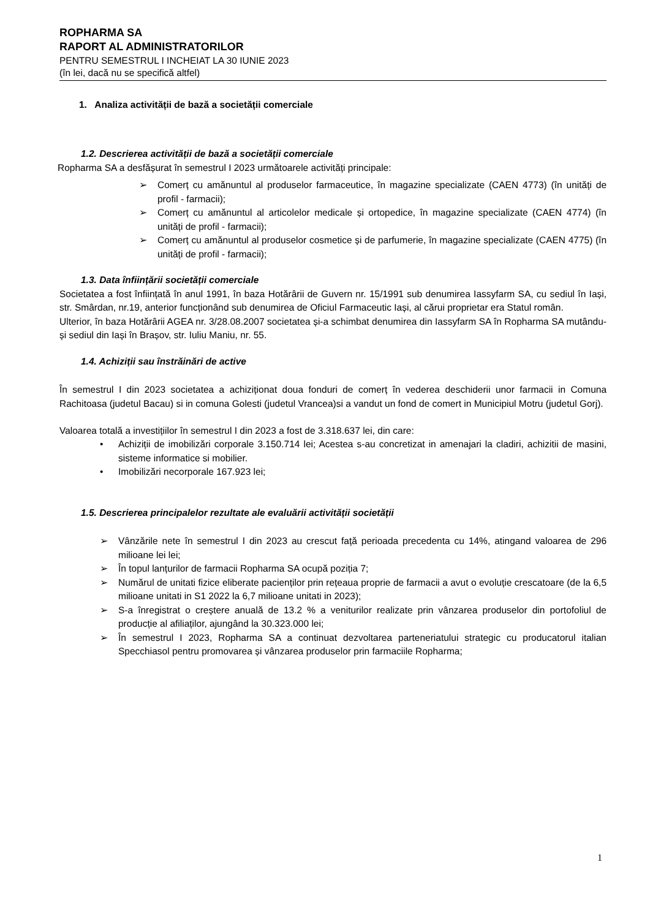ROPHARMA SA
RAPORT AL ADMINISTRATORILOR
PENTRU SEMESTRUL I INCHEIAT LA 30 IUNIE 2023
(în lei, dacă nu se specifică altfel)
1. Analiza activității de bază a societății comerciale
1.2. Descrierea activității de bază a societății comerciale
Ropharma SA a desfășurat în semestrul I 2023 următoarele activități principale:
Comerț cu amănuntul al produselor farmaceutice, în magazine specializate (CAEN 4773) (în unități de profil - farmacii);
Comerț cu amănuntul al articolelor medicale și ortopedice, în magazine specializate (CAEN 4774) (în unități de profil - farmacii);
Comerț cu amănuntul al produselor cosmetice și de parfumerie, în magazine specializate (CAEN 4775) (în unități de profil - farmacii);
1.3. Data înființării societății comerciale
Societatea a fost înființată în anul 1991, în baza Hotărârii de Guvern nr. 15/1991 sub denumirea Iassyfarm SA, cu sediul în Iași, str. Smârdan, nr.19, anterior funcționând sub denumirea de Oficiul Farmaceutic Iași, al cărui proprietar era Statul român.
Ulterior, în baza Hotărârii AGEA nr. 3/28.08.2007 societatea și-a schimbat denumirea din Iassyfarm SA în Ropharma SA mutându-și sediul din Iași în Brașov, str. Iuliu Maniu, nr. 55.
1.4. Achiziții sau înstrăinări de active
În semestrul I din 2023 societatea a achiziționat doua fonduri de comerț în vederea deschiderii unor farmacii in Comuna Rachitoasa (judetul Bacau) si in comuna Golesti (judetul Vrancea)si a vandut un fond de comert in Municipiul Motru (judetul Gorj).
Valoarea totală a investițiilor în semestrul I din 2023 a fost de 3.318.637 lei, din care:
Achiziții de imobilizări corporale 3.150.714 lei; Acestea s-au concretizat in amenajari la cladiri, achizitii de masini, sisteme informatice si mobilier.
Imobilizări necorporale 167.923 lei;
1.5. Descrierea principalelor rezultate ale evaluării activității societății
Vânzările nete în semestrul I din 2023 au crescut față perioada precedenta cu 14%, atingand valoarea de 296 milioane lei lei;
În topul lanțurilor de farmacii Ropharma SA ocupă poziția 7;
Numărul de unitati fizice eliberate pacienților prin rețeaua proprie de farmacii a avut o evoluție crescatoare (de la 6,5 milioane unitati in S1 2022 la 6,7 milioane unitati in 2023);
S-a înregistrat o creștere anuală de 13.2 % a veniturilor realizate prin vânzarea produselor din portofoliul de producție al afiliaților, ajungând la 30.323.000 lei;
În semestrul I 2023, Ropharma SA a continuat dezvoltarea parteneriatului strategic cu producatorul italian Specchiasol pentru promovarea și vânzarea produselor prin farmaciile Ropharma;
1